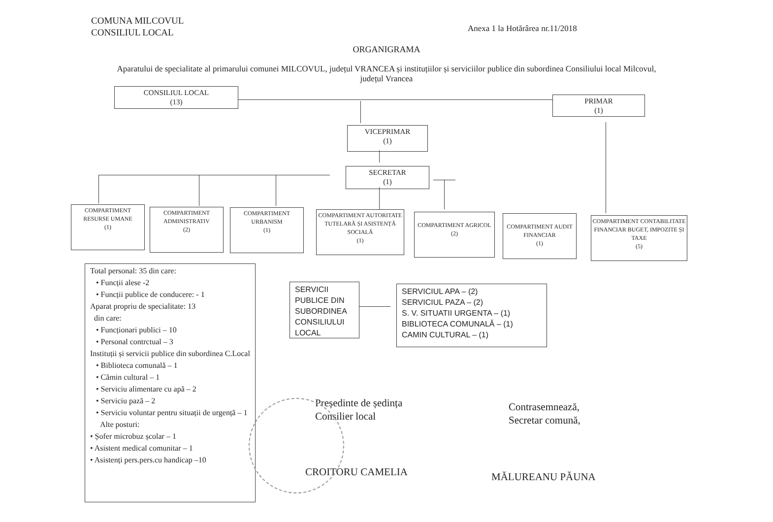COMUNA MILCOVUL
CONSILIUL LOCAL
Anexa 1 la Hotărârea nr.11/2018
ORGANIGRAMA
Aparatului de specialitate al primarului comunei MILCOVUL, județul VRANCEA și instituțiilor și serviciilor publice din subordinea Consiliului local Milcovul, județul Vrancea
CONSILIUL LOCAL
(13)
PRIMAR
(1)
VICEPRIMAR
(1)
SECRETAR
(1)
COMPARTIMENT RESURSE UMANE
(1)
COMPARTIMENT ADMINISTRATIV
(2)
COMPARTIMENT URBANISM
(1)
COMPARTIMENT AUTORITATE TUTELARĂ ȘI ASISTENȚĂ SOCIALĂ
(1)
COMPARTIMENT AGRICOL
(2)
COMPARTIMENT AUDIT FINANCIAR
(1)
COMPARTIMENT CONTABILITATE FINANCIAR BUGET, IMPOZITE ȘI TAXE
(5)
Total personal: 35 din care:
• Funcții alese -2
• Funcții publice de conducere: - 1
Aparat propriu de specialitate: 13
din care:
• Funcționari publici – 10
• Personal contrctual – 3
Instituții și servicii publice din subordinea C.Local
• Biblioteca comunală – 1
• Cămin cultural – 1
• Serviciu alimentare cu apă – 2
• Serviciu pază – 2
• Serviciu voluntar pentru situații de urgență – 1
Alte posturi:
• Șofer microbuz școlar – 1
• Asistent medical comunitar – 1
• Asistenți pers.pers.cu handicap –10
SERVICII PUBLICE DIN SUBORDINEA CONSILIULUI LOCAL
SERVICIUL APA – (2)
SERVICIUL PAZA – (2)
S. V. SITUATII URGENTA – (1)
BIBLIOTECA COMUNALĂ – (1)
CAMIN CULTURAL – (1)
Președinte de ședința
Consilier local
CROITORU CAMELIA
Contrasemnează,
Secretar comună,
MĂLUREANU PĂUNA